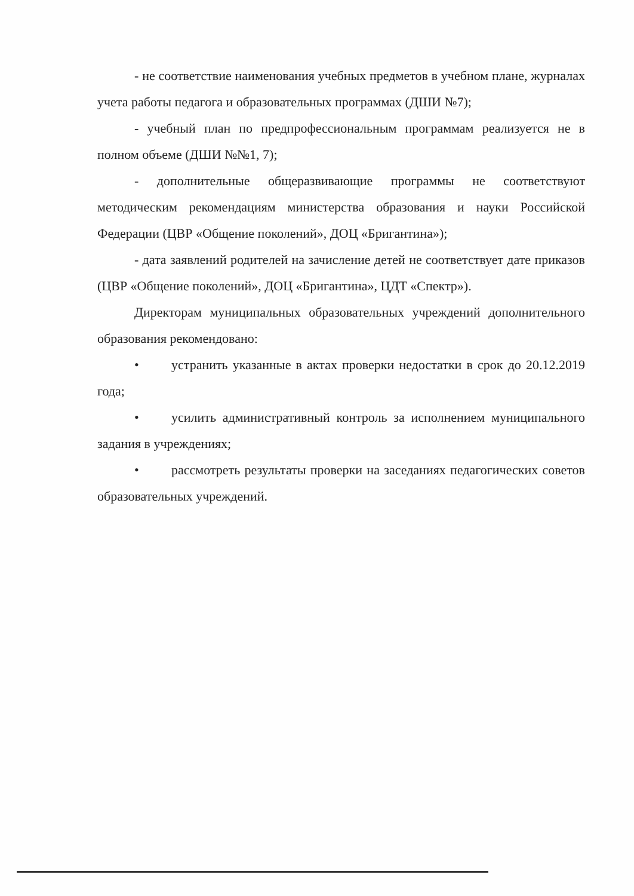- не соответствие наименования учебных предметов в учебном плане, журналах учета работы педагога и образовательных программах (ДШИ №7);
- учебный план по предпрофессиональным программам реализуется не в полном объеме (ДШИ №№1, 7);
- дополнительные общеразвивающие программы не соответствуют методическим рекомендациям министерства образования и науки Российской Федерации (ЦВР «Общение поколений», ДОЦ «Бригантина»);
- дата заявлений родителей на зачисление детей не соответствует дате приказов (ЦВР «Общение поколений», ДОЦ «Бригантина», ЦДТ «Спектр»).
Директорам муниципальных образовательных учреждений дополнительного образования рекомендовано:
• устранить указанные в актах проверки недостатки в срок до 20.12.2019 года;
• усилить административный контроль за исполнением муниципального задания в учреждениях;
• рассмотреть результаты проверки на заседаниях педагогических советов образовательных учреждений.